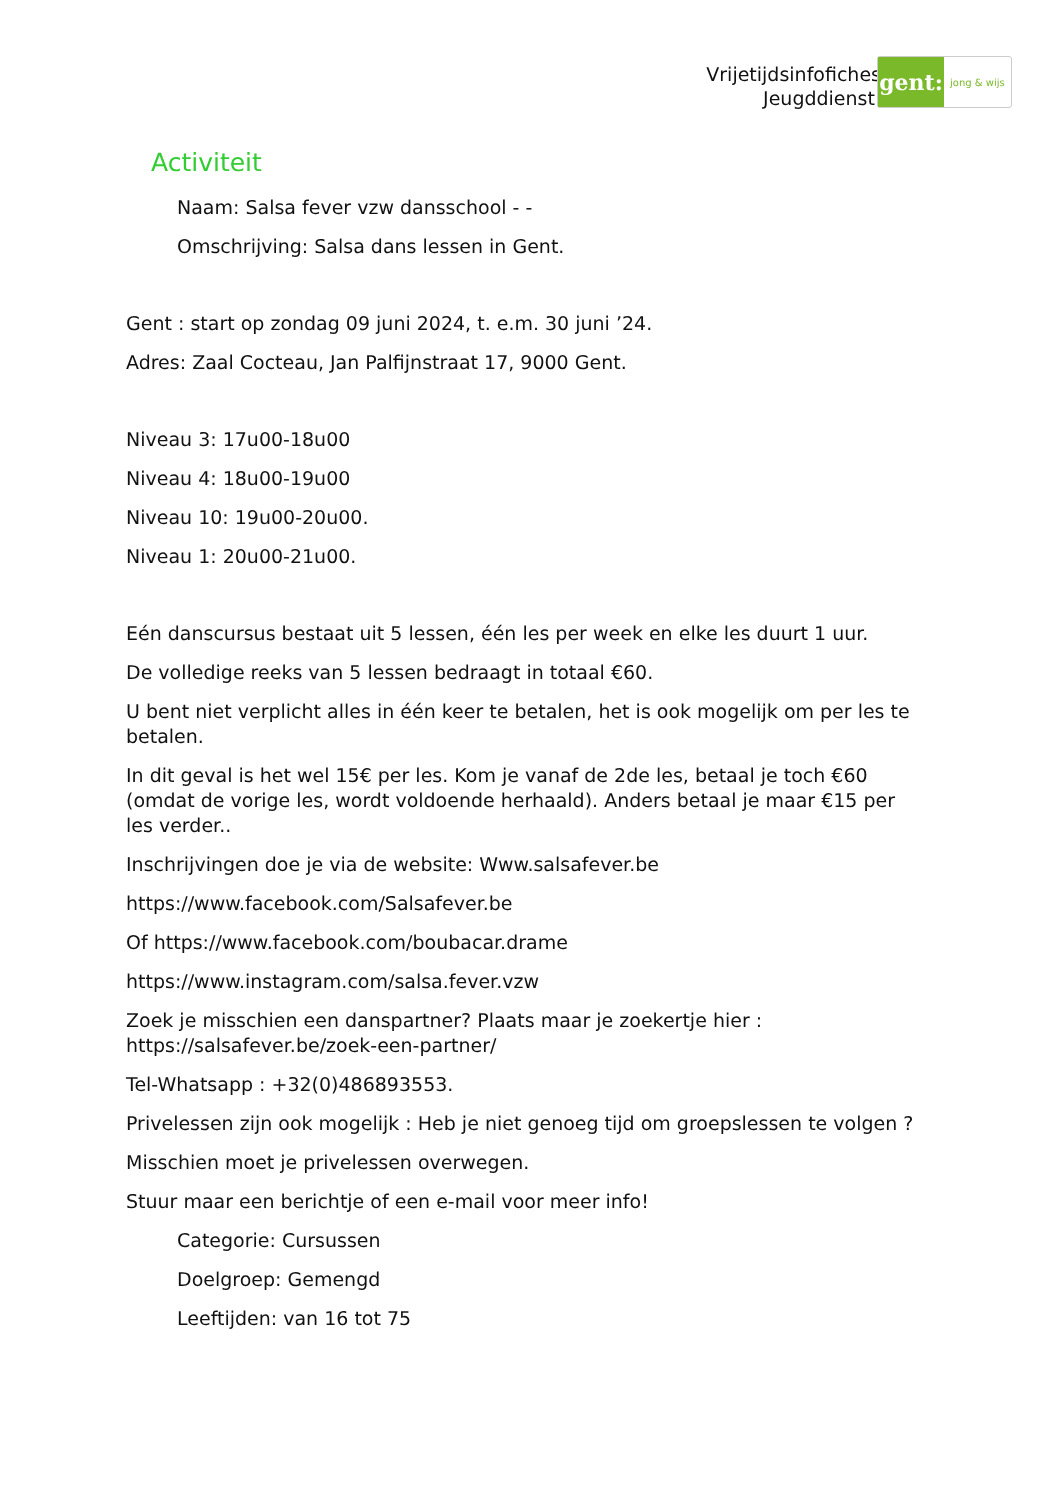Vrijetijdsinfofiches
Jeugddienst
gent:
jong & wijs
Activiteit
Naam: Salsa fever vzw dansschool - -
Omschrijving: Salsa dans lessen in Gent.
Gent : start op zondag 09 juni 2024, t. e.m. 30 juni ’24.
Adres: Zaal Cocteau, Jan Palfijnstraat 17, 9000 Gent.
Niveau 3: 17u00-18u00
Niveau 4: 18u00-19u00
Niveau 10: 19u00-20u00.
Niveau 1: 20u00-21u00.
Eén danscursus bestaat uit 5 lessen, één les per week en elke les duurt 1 uur.
De volledige reeks van 5 lessen bedraagt in totaal €60.
U bent niet verplicht alles in één keer te betalen, het is ook mogelijk om per les te betalen.
In dit geval is het wel 15€ per les. Kom je vanaf de 2de les, betaal je toch €60 (omdat de vorige les, wordt voldoende herhaald). Anders betaal je maar €15 per les verder..
Inschrijvingen doe je via de website: Www.salsafever.be
https://www.facebook.com/Salsafever.be
Of https://www.facebook.com/boubacar.drame
https://www.instagram.com/salsa.fever.vzw
Zoek je misschien een danspartner? Plaats maar je zoekertje hier :
https://salsafever.be/zoek-een-partner/
Tel-Whatsapp : +32(0)486893553.
Privelessen zijn ook mogelijk : Heb je niet genoeg tijd om groepslessen te volgen ?
Misschien moet je privelessen overwegen.
Stuur maar een berichtje of een e-mail voor meer info!
Categorie: Cursussen
Doelgroep: Gemengd
Leeftijden: van 16 tot 75